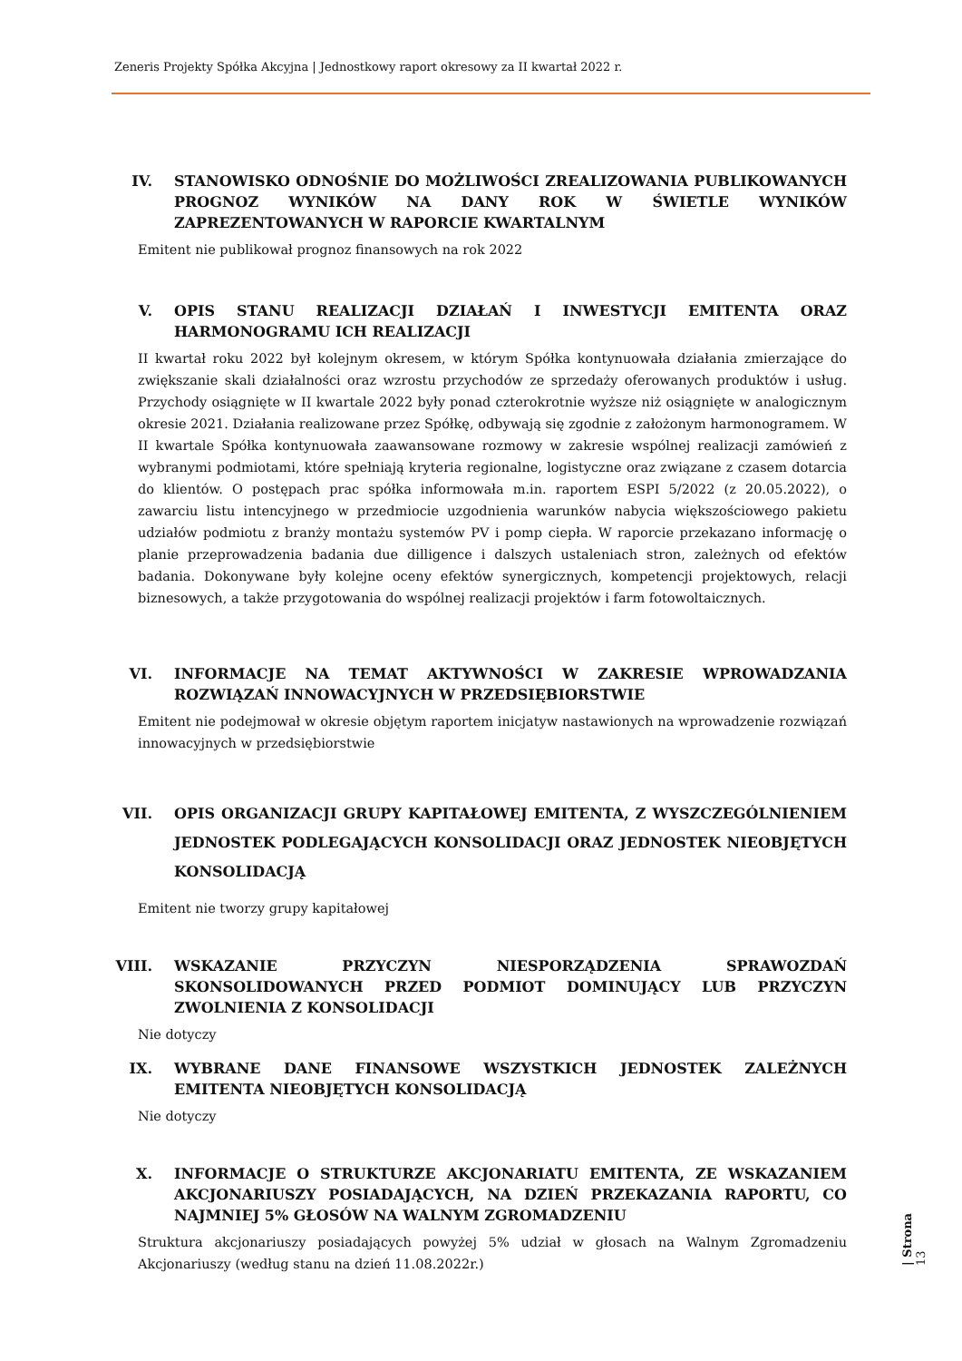Zeneris Projekty Spółka Akcyjna | Jednostkowy raport okresowy za II kwartał 2022 r.
IV. STANOWISKO ODNOŚNIE DO MOŻLIWOŚCI ZREALIZOWANIA PUBLIKOWANYCH PROGNOZ WYNIKÓW NA DANY ROK W ŚWIETLE WYNIKÓW ZAPREZENTOWANYCH W RAPORCIE KWARTALNYM
Emitent nie publikował prognoz finansowych na rok 2022
V. OPIS STANU REALIZACJI DZIAŁAŃ I INWESTYCJI EMITENTA ORAZ HARMONOGRAMU ICH REALIZACJI
II kwartał roku 2022 był kolejnym okresem, w którym Spółka kontynuowała działania zmierzające do zwiększanie skali działalności oraz wzrostu przychodów ze sprzedaży oferowanych produktów i usług. Przychody osiągnięte w II kwartale 2022 były ponad czterokrotnie wyższe niż osiągnięte w analogicznym okresie 2021. Działania realizowane przez Spółkę, odbywają się zgodnie z założonym harmonogramem. W II kwartale Spółka kontynuowała zaawansowane rozmowy w zakresie wspólnej realizacji zamówień z wybranymi podmiotami, które spełniają kryteria regionalne, logistyczne oraz związane z czasem dotarcia do klientów. O postępach prac spółka informowała m.in. raportem ESPI 5/2022 (z 20.05.2022), o zawarciu listu intencyjnego w przedmiocie uzgodnienia warunków nabycia większościowego pakietu udziałów podmiotu z branży montażu systemów PV i pomp ciepła. W raporcie przekazano informację o planie przeprowadzenia badania due dilligence i dalszych ustaleniach stron, zależnych od efektów badania. Dokonywane były kolejne oceny efektów synergicznych, kompetencji projektowych, relacji biznesowych, a także przygotowania do wspólnej realizacji projektów i farm fotowoltaicznych.
VI. INFORMACJE NA TEMAT AKTYWNOŚCI W ZAKRESIE WPROWADZANIA ROZWIĄZAŃ INNOWACYJNYCH W PRZEDSIĘBIORSTWIE
Emitent nie podejmował w okresie objętym raportem inicjatyw nastawionych na wprowadzenie rozwiązań innowacyjnych w przedsiębiorstwie
VII. OPIS ORGANIZACJI GRUPY KAPITAŁOWEJ EMITENTA, Z WYSZCZEGÓLNIENIEM JEDNOSTEK PODLEGAJĄCYCH KONSOLIDACJI ORAZ JEDNOSTEK NIEOBJĘTYCH KONSOLIDACJĄ
Emitent nie tworzy grupy kapitałowej
VIII. WSKAZANIE PRZYCZYN NIESPORZĄDZENIA SPRAWOZDAŃ SKONSOLIDOWANYCH PRZED PODMIOT DOMINUJĄCY LUB PRZYCZYN ZWOLNIENIA Z KONSOLIDACJI
Nie dotyczy
IX. WYBRANE DANE FINANSOWE WSZYSTKICH JEDNOSTEK ZALEŻNYCH EMITENTA NIEOBJĘTYCH KONSOLIDACJĄ
Nie dotyczy
X. INFORMACJE O STRUKTURZE AKCJONARIATU EMITENTA, ZE WSKAZANIEM AKCJONARIUSZY POSIADAJĄCYCH, NA DZIEŃ PRZEKAZANIA RAPORTU, CO NAJMNIEJ 5% GŁOSÓW NA WALNYM ZGROMADZENIU
Struktura akcjonariuszy posiadających powyżej 5% udział w głosach na Walnym Zgromadzeniu Akcjonariuszy (według stanu na dzień 11.08.2022r.)
| Strona 13